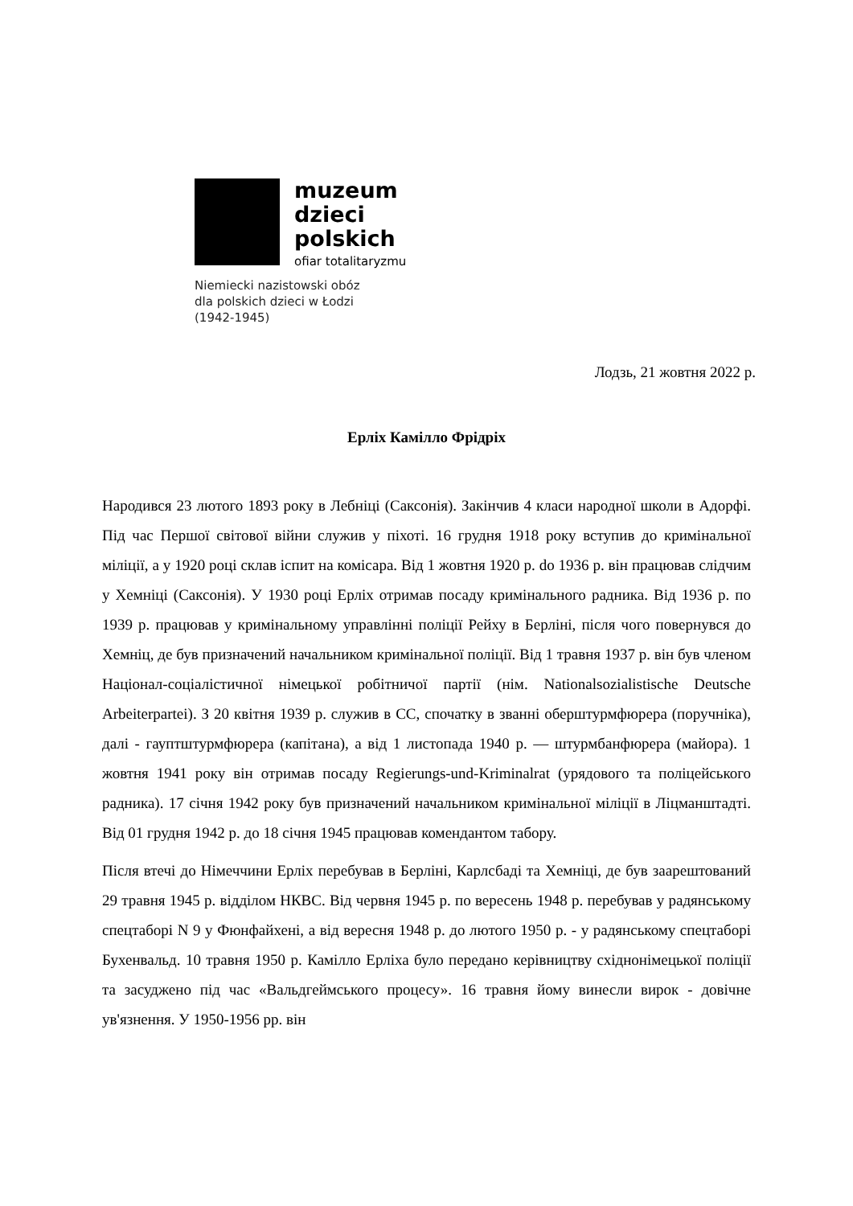muzeum
dzieci
polskich
ofiar totalitaryzmu
Niemiecki nazistowski obóz
dla polskich dzieci w Łodzi
(1942-1945)
Лодзь, 21 жовтня 2022 р.
Ерліх Камілло Фрідріх
Народився 23 лютого 1893 року в Лебніці (Саксонія). Закінчив 4 класи народної школи в Адорфі. Під час Першої світової війни служив у піхоті. 16 грудня 1918 року вступив до кримінальної міліції, а у 1920 році склав іспит на комісара. Від 1 жовтня 1920 р. do 1936 р. він працював слідчим у Хемніці (Саксонія). У 1930 році Ерліх отримав посаду кримінального радника. Від 1936 р. по 1939 р. працював у кримінальному управлінні поліції Рейху в Берліні, після чого повернувся до Хемніц, де був призначений начальником кримінальної поліції. Від 1 травня 1937 р. він був членом Націонал-соціалістичної німецької робітничої партії (нім. Nationalsozialistische Deutsche Arbeiterpartei). З 20 квітня 1939 р. служив в СС, спочатку в званні оберштурмфюрера (поручніка), далі - гауптштурмфюрера (капітана), а від 1 листопада 1940 р. — штурмбанфюрера (майора). 1 жовтня 1941 року він отримав посаду Regierungs-und-Kriminalrat (урядового та поліцейського радника). 17 січня 1942 року був призначений начальником кримінальної міліції в Ліцманштадті. Від 01 грудня 1942 р. до 18 січня 1945 працював комендантом табору.
Після втечі до Німеччини Ерліх перебував в Берліні, Карлсбаді та Хемніці, де був заарештований 29 травня 1945 р. відділом НКВС. Від червня 1945 р. по вересень 1948 р. перебував у радянському спецтаборі N 9 у Фюнфайхені, а від вересня 1948 р. до лютого 1950 р. - у радянському спецтаборі Бухенвальд. 10 травня 1950 р. Камілло Ерліха було передано керівництву східнонімецької поліції та засуджено під час «Вальдгеймського процесу». 16 травня йому винесли вирок - довічне ув'язнення. У 1950-1956 рр. він